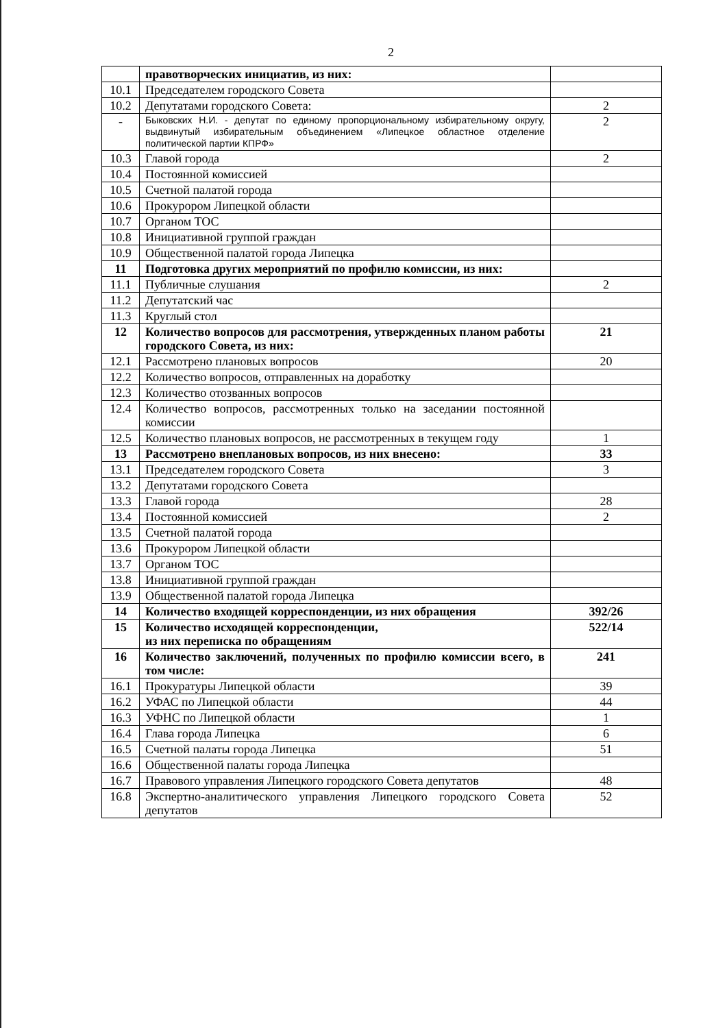2
| | правотворческих инициатив, из них: | |
| 10.1 | Председателем городского Совета | |
| 10.2 | Депутатами городского Совета: | 2 |
| - | Быковских Н.И. - депутат по единому пропорциональному избирательному округу, выдвинутый избирательным объединением «Липецкое областное отделение политической партии КПРФ» | 2 |
| 10.3 | Главой города | 2 |
| 10.4 | Постоянной комиссией | |
| 10.5 | Счетной палатой города | |
| 10.6 | Прокурором Липецкой области | |
| 10.7 | Органом ТОС | |
| 10.8 | Инициативной группой граждан | |
| 10.9 | Общественной палатой города Липецка | |
| 11 | Подготовка других мероприятий по профилю комиссии, из них: | |
| 11.1 | Публичные слушания | 2 |
| 11.2 | Депутатский час | |
| 11.3 | Круглый стол | |
| 12 | Количество вопросов для рассмотрения, утвержденных планом работы городского Совета, из них: | 21 |
| 12.1 | Рассмотрено плановых вопросов | 20 |
| 12.2 | Количество вопросов, отправленных на доработку | |
| 12.3 | Количество отозванных вопросов | |
| 12.4 | Количество вопросов, рассмотренных только на заседании постоянной комиссии | |
| 12.5 | Количество плановых вопросов, не рассмотренных в текущем году | 1 |
| 13 | Рассмотрено внеплановых вопросов, из них внесено: | 33 |
| 13.1 | Председателем городского Совета | 3 |
| 13.2 | Депутатами городского Совета | |
| 13.3 | Главой города | 28 |
| 13.4 | Постоянной комиссией | 2 |
| 13.5 | Счетной палатой города | |
| 13.6 | Прокурором Липецкой области | |
| 13.7 | Органом ТОС | |
| 13.8 | Инициативной группой граждан | |
| 13.9 | Общественной палатой города Липецка | |
| 14 | Количество входящей корреспонденции, из них обращения | 392/26 |
| 15 | Количество исходящей корреспонденции, из них переписка по обращениям | 522/14 |
| 16 | Количество заключений, полученных по профилю комиссии всего, в том числе: | 241 |
| 16.1 | Прокуратуры Липецкой области | 39 |
| 16.2 | УФАС по Липецкой области | 44 |
| 16.3 | УФНС по Липецкой области | 1 |
| 16.4 | Глава города Липецка | 6 |
| 16.5 | Счетной палаты города Липецка | 51 |
| 16.6 | Общественной палаты города Липецка | |
| 16.7 | Правового управления Липецкого городского Совета депутатов | 48 |
| 16.8 | Экспертно-аналитического управления Липецкого городского Совета депутатов | 52 |